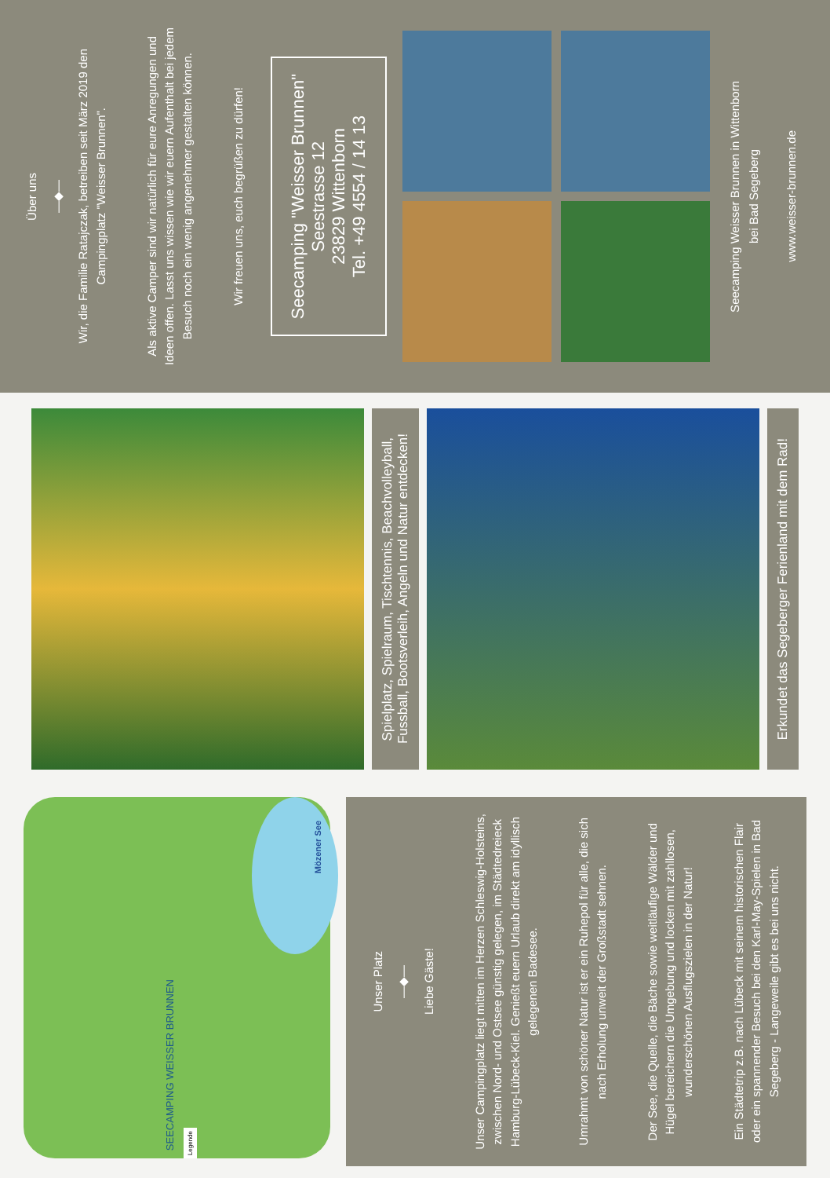Mözener See
SEECAMPING WEISSER BRUNNEN
Legende
Unser Platz
—◆—
Liebe Gäste!
Unser Campingplatz liegt mitten im Herzen Schleswig-Holsteins, zwischen Nord- und Ostsee günstig gelegen, im Städtedreieck Hamburg-Lübeck-Kiel. Genießt euern Urlaub direkt am idyllisch gelegenen Badesee.
Umrahmt von schöner Natur ist er ein Ruhepol für alle, die sich nach Erholung unweit der Großstadt sehnen.
Der See, die Quelle, die Bäche sowie weitläufige Wälder und Hügel bereichern die Umgebung und locken mit zahllosen, wunderschönen Ausflugszielen in der Natur!
Ein Städtetrip z.B. nach Lübeck mit seinem historischen Flair oder ein spannender Besuch bei den Karl-May-Spielen in Bad Segeberg - Langeweile gibt es bei uns nicht.
Spielplatz, Spielraum, Tischtennis, Beachvolleyball, Fussball, Bootsverleih, Angeln und Natur entdecken!
Erkundet das Segeberger Ferienland mit dem Rad!
Über uns
—◆—
Wir, die Familie Ratajczak, betreiben seit März 2019 den Campingplatz "Weisser Brunnen".
Als aktive Camper sind wir natürlich für eure Anregungen und Ideen offen. Lasst uns wissen wie wir euern Aufenthalt bei jedem Besuch noch ein wenig angenehmer gestalten können.
Wir freuen uns, euch begrüßen zu dürfen!
Seecamping "Weisser Brunnen"
Seestrasse 12
23829 Wittenborn
Tel. +49 4554 / 14 13
Seecamping Weisser Brunnen in Wittenborn
bei Bad Segeberg
www.weisser-brunnen.de